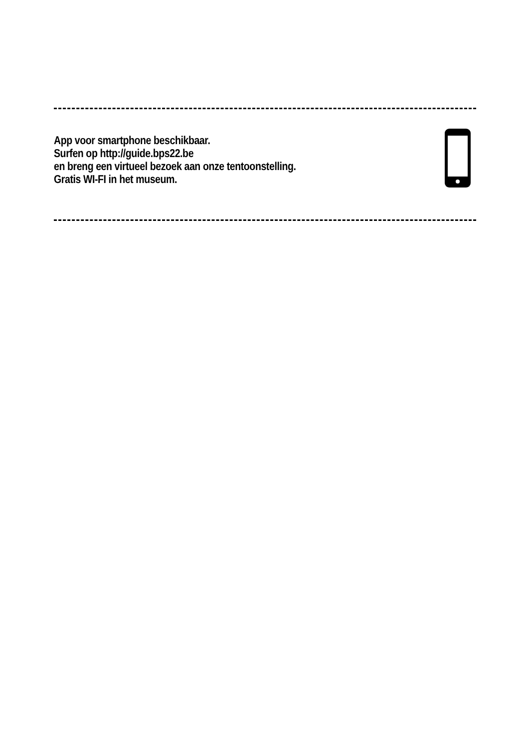App voor smartphone beschikbaar.
Surfen op http://guide.bps22.be
en breng een virtueel bezoek aan onze tentoonstelling.
Gratis WI-FI in het museum.